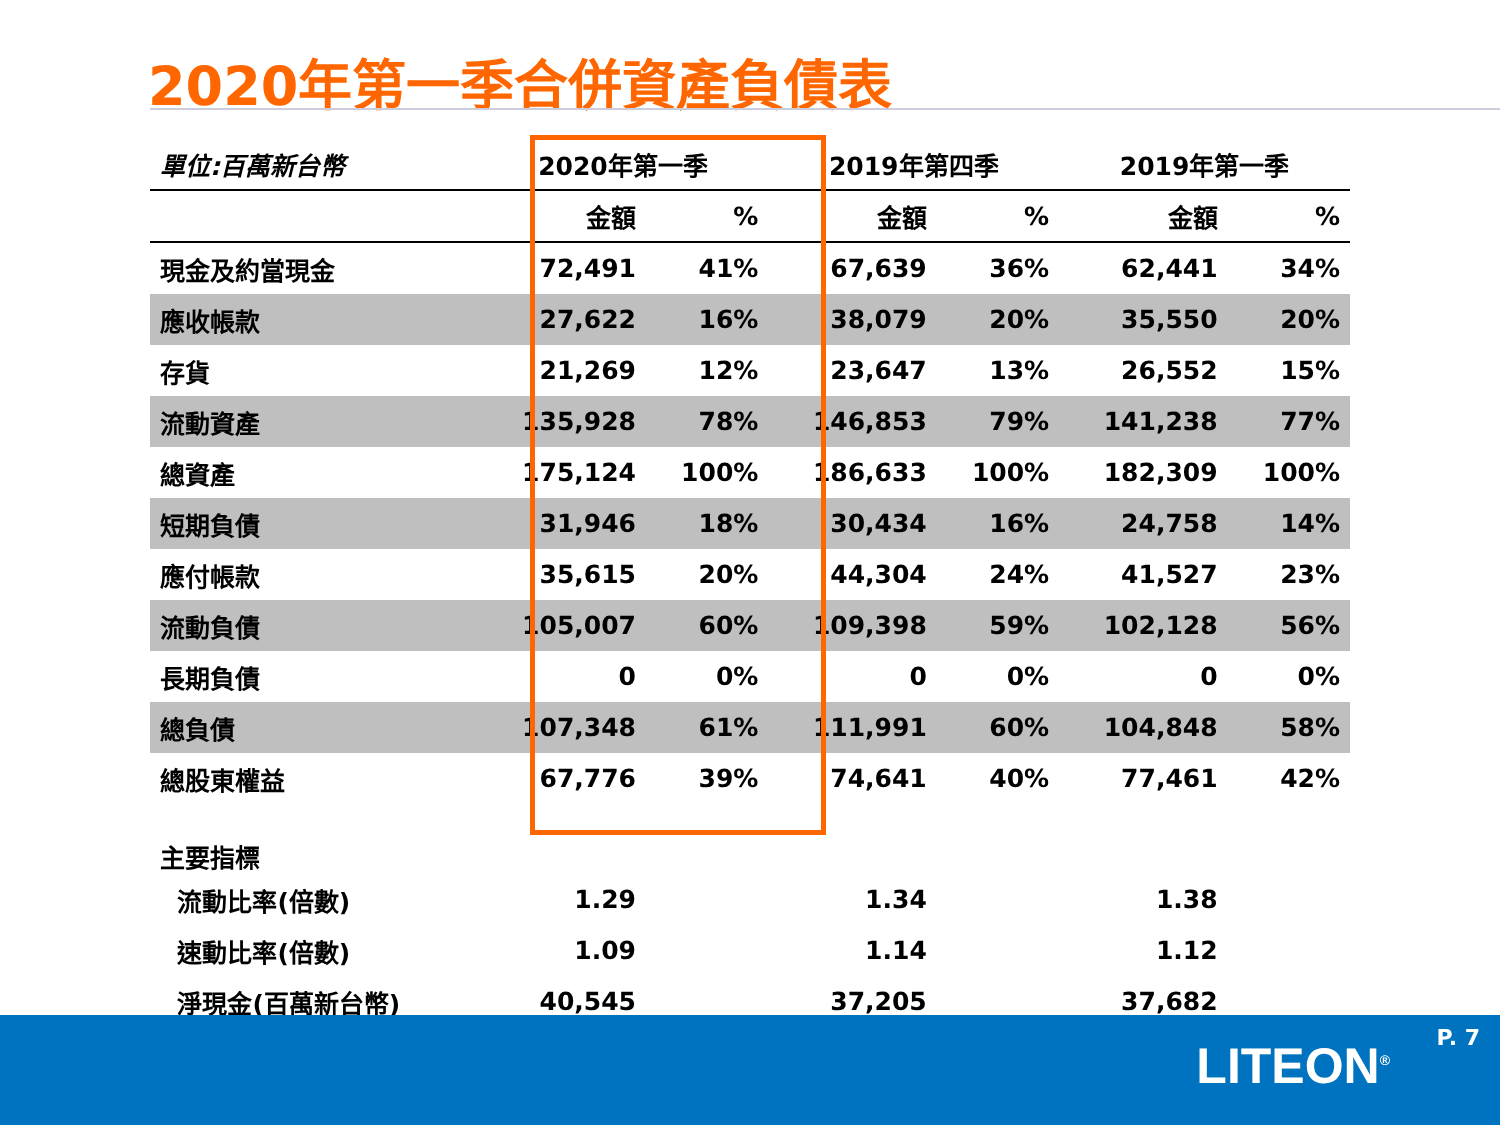2020年第一季合併資產負債表
| 單位:百萬新台幣 | 2020年第一季 | | 2019年第四季 | | 2019年第一季 | |
| --- | --- | --- | --- | --- | --- | --- |
| | 金額 | % | 金額 | % | 金額 | % |
| 現金及約當現金 | 72,491 | 41% | 67,639 | 36% | 62,441 | 34% |
| 應收帳款 | 27,622 | 16% | 38,079 | 20% | 35,550 | 20% |
| 存貨 | 21,269 | 12% | 23,647 | 13% | 26,552 | 15% |
| 流動資產 | 135,928 | 78% | 146,853 | 79% | 141,238 | 77% |
| 總資產 | 175,124 | 100% | 186,633 | 100% | 182,309 | 100% |
| 短期負債 | 31,946 | 18% | 30,434 | 16% | 24,758 | 14% |
| 應付帳款 | 35,615 | 20% | 44,304 | 24% | 41,527 | 23% |
| 流動負債 | 105,007 | 60% | 109,398 | 59% | 102,128 | 56% |
| 長期負債 | 0 | 0% | 0 | 0% | 0 | 0% |
| 總負債 | 107,348 | 61% | 111,991 | 60% | 104,848 | 58% |
| 總股東權益 | 67,776 | 39% | 74,641 | 40% | 77,461 | 42% |
| 主要指標 | | | | | | |
| 流動比率(倍數) | 1.29 | | 1.34 | | 1.38 | |
| 速動比率(倍數) | 1.09 | | 1.14 | | 1.12 | |
| 淨現金(百萬新台幣) | 40,545 | | 37,205 | | 37,682 | |
P. 7 LITEON<sup>®</sup>